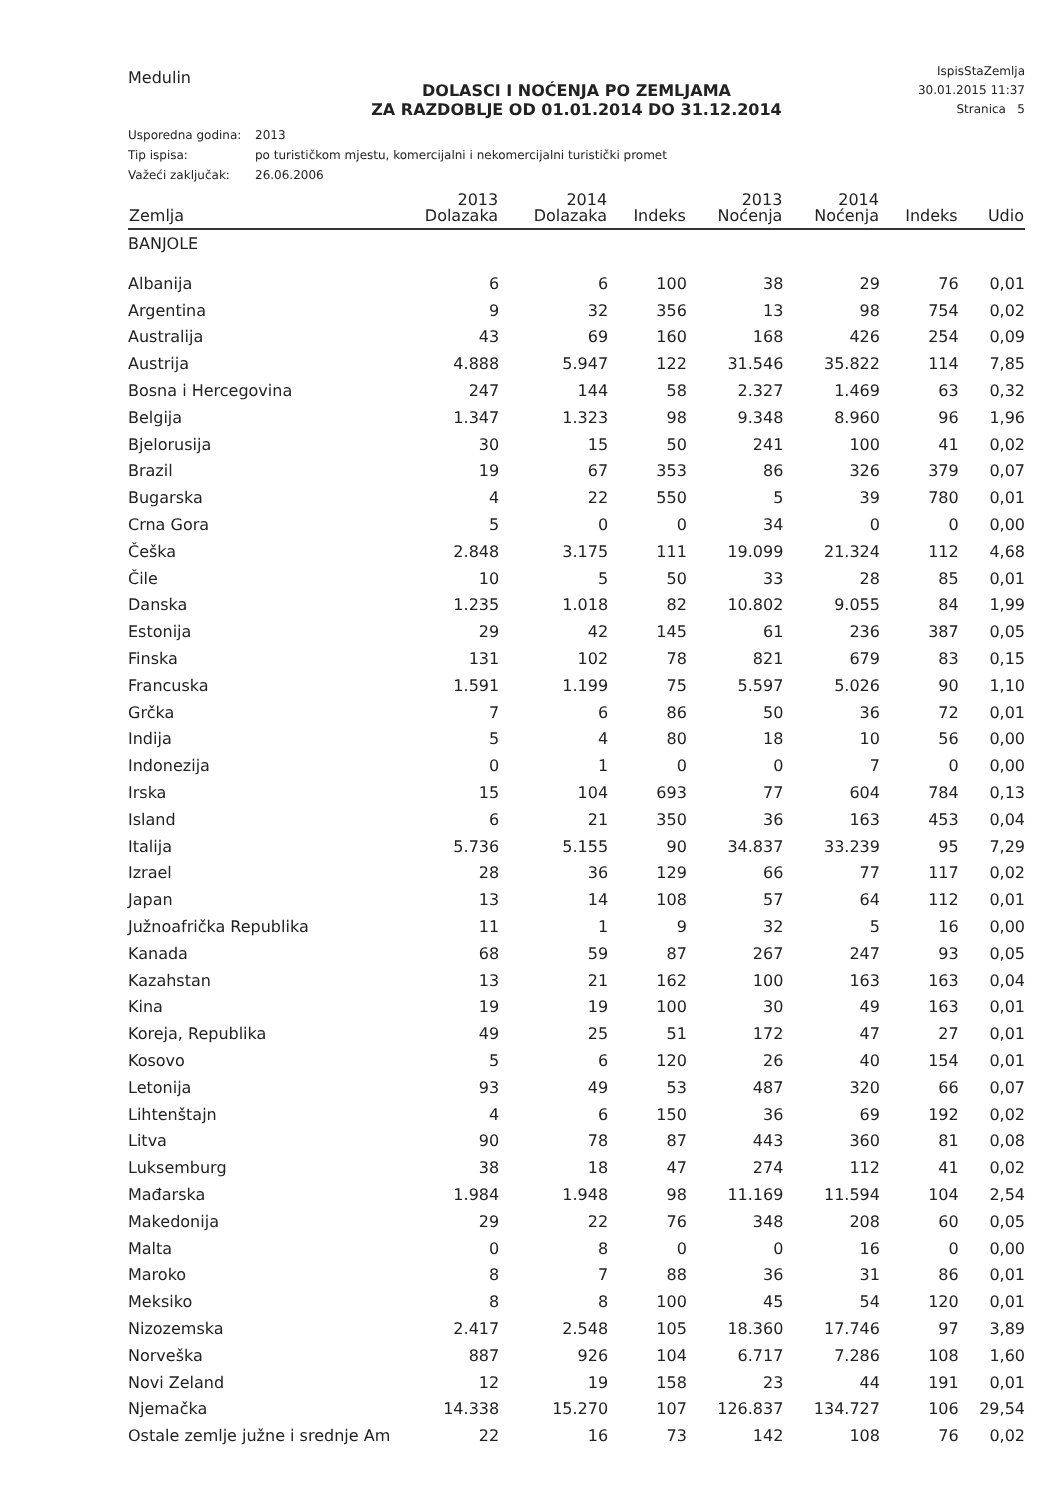Medulin
IspisStaZemlja
30.01.2015 11:37
Stranica 5
DOLASCI I NOĆENJA PO ZEMLJAMA
ZA RAZDOBLJE OD 01.01.2014 DO 31.12.2014
Usporedna godina: 2013
Tip ispisa: po turističkom mjestu, komercijalni i nekomercijalni turistički promet
Važeći zaključak: 26.06.2006
| Zemlja | 2013 Dolazaka | 2014 Dolazaka | Indeks | 2013 Noćenja | 2014 Noćenja | Indeks | Udio |
| --- | --- | --- | --- | --- | --- | --- | --- |
| BANJOLE | | | | | | | |
| Albanija | 6 | 6 | 100 | 38 | 29 | 76 | 0,01 |
| Argentina | 9 | 32 | 356 | 13 | 98 | 754 | 0,02 |
| Australija | 43 | 69 | 160 | 168 | 426 | 254 | 0,09 |
| Austrija | 4.888 | 5.947 | 122 | 31.546 | 35.822 | 114 | 7,85 |
| Bosna i Hercegovina | 247 | 144 | 58 | 2.327 | 1.469 | 63 | 0,32 |
| Belgija | 1.347 | 1.323 | 98 | 9.348 | 8.960 | 96 | 1,96 |
| Bjelorusija | 30 | 15 | 50 | 241 | 100 | 41 | 0,02 |
| Brazil | 19 | 67 | 353 | 86 | 326 | 379 | 0,07 |
| Bugarska | 4 | 22 | 550 | 5 | 39 | 780 | 0,01 |
| Crna Gora | 5 | 0 | 0 | 34 | 0 | 0 | 0,00 |
| Češka | 2.848 | 3.175 | 111 | 19.099 | 21.324 | 112 | 4,68 |
| Čile | 10 | 5 | 50 | 33 | 28 | 85 | 0,01 |
| Danska | 1.235 | 1.018 | 82 | 10.802 | 9.055 | 84 | 1,99 |
| Estonija | 29 | 42 | 145 | 61 | 236 | 387 | 0,05 |
| Finska | 131 | 102 | 78 | 821 | 679 | 83 | 0,15 |
| Francuska | 1.591 | 1.199 | 75 | 5.597 | 5.026 | 90 | 1,10 |
| Grčka | 7 | 6 | 86 | 50 | 36 | 72 | 0,01 |
| Indija | 5 | 4 | 80 | 18 | 10 | 56 | 0,00 |
| Indonezija | 0 | 1 | 0 | 0 | 7 | 0 | 0,00 |
| Irska | 15 | 104 | 693 | 77 | 604 | 784 | 0,13 |
| Island | 6 | 21 | 350 | 36 | 163 | 453 | 0,04 |
| Italija | 5.736 | 5.155 | 90 | 34.837 | 33.239 | 95 | 7,29 |
| Izrael | 28 | 36 | 129 | 66 | 77 | 117 | 0,02 |
| Japan | 13 | 14 | 108 | 57 | 64 | 112 | 0,01 |
| Južnoafrička Republika | 11 | 1 | 9 | 32 | 5 | 16 | 0,00 |
| Kanada | 68 | 59 | 87 | 267 | 247 | 93 | 0,05 |
| Kazahstan | 13 | 21 | 162 | 100 | 163 | 163 | 0,04 |
| Kina | 19 | 19 | 100 | 30 | 49 | 163 | 0,01 |
| Koreja, Republika | 49 | 25 | 51 | 172 | 47 | 27 | 0,01 |
| Kosovo | 5 | 6 | 120 | 26 | 40 | 154 | 0,01 |
| Letonija | 93 | 49 | 53 | 487 | 320 | 66 | 0,07 |
| Lihtenštajn | 4 | 6 | 150 | 36 | 69 | 192 | 0,02 |
| Litva | 90 | 78 | 87 | 443 | 360 | 81 | 0,08 |
| Luksemburg | 38 | 18 | 47 | 274 | 112 | 41 | 0,02 |
| Mađarska | 1.984 | 1.948 | 98 | 11.169 | 11.594 | 104 | 2,54 |
| Makedonija | 29 | 22 | 76 | 348 | 208 | 60 | 0,05 |
| Malta | 0 | 8 | 0 | 0 | 16 | 0 | 0,00 |
| Maroko | 8 | 7 | 88 | 36 | 31 | 86 | 0,01 |
| Meksiko | 8 | 8 | 100 | 45 | 54 | 120 | 0,01 |
| Nizozemska | 2.417 | 2.548 | 105 | 18.360 | 17.746 | 97 | 3,89 |
| Norveška | 887 | 926 | 104 | 6.717 | 7.286 | 108 | 1,60 |
| Novi Zeland | 12 | 19 | 158 | 23 | 44 | 191 | 0,01 |
| Njemačka | 14.338 | 15.270 | 107 | 126.837 | 134.727 | 106 | 29,54 |
| Ostale zemlje južne i srednje Am | 22 | 16 | 73 | 142 | 108 | 76 | 0,02 |